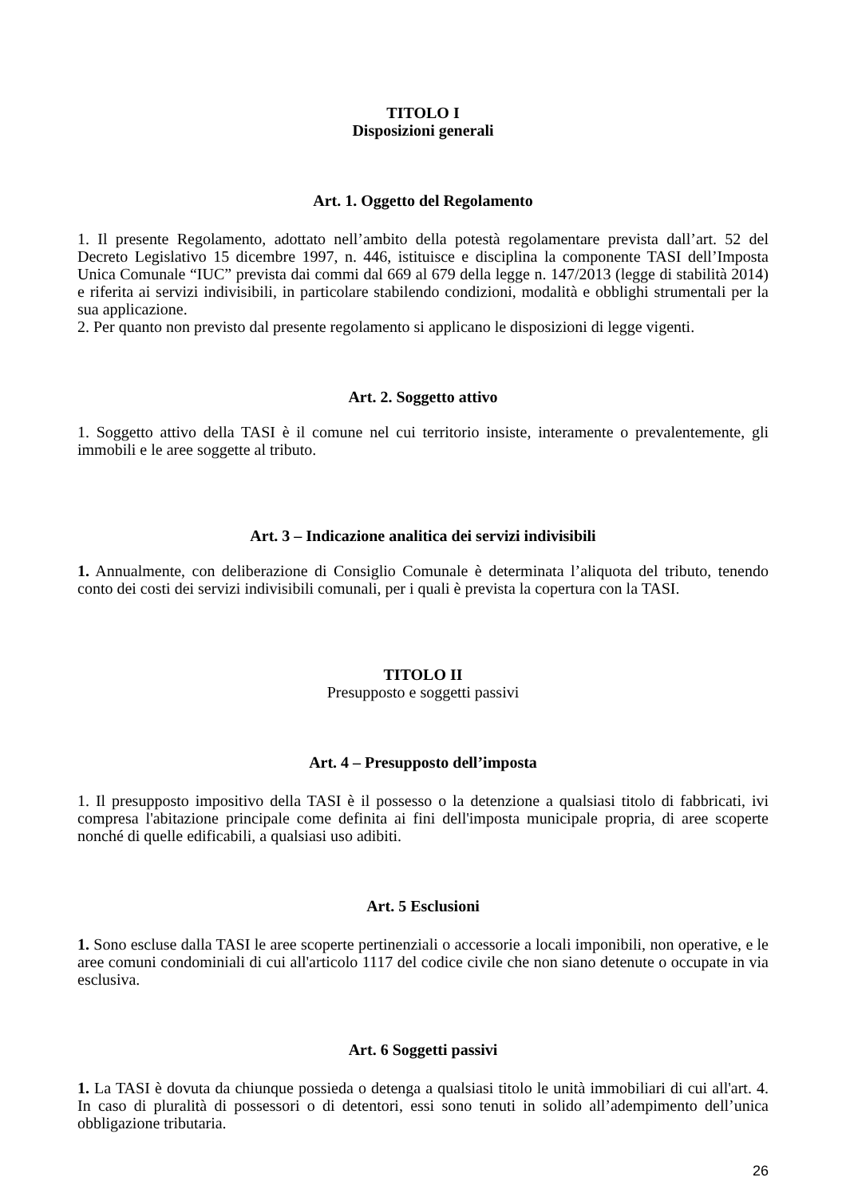TITOLO I
Disposizioni generali
Art. 1. Oggetto del Regolamento
1. Il presente Regolamento, adottato nell’ambito della potestà regolamentare prevista dall’art. 52 del Decreto Legislativo 15 dicembre 1997, n. 446, istituisce e disciplina la componente TASI dell’Imposta Unica Comunale “IUC” prevista dai commi dal 669 al 679 della legge n. 147/2013 (legge di stabilità 2014) e riferita ai servizi indivisibili, in particolare stabilendo condizioni, modalità e obblighi strumentali per la sua applicazione.
2. Per quanto non previsto dal presente regolamento si applicano le disposizioni di legge vigenti.
Art. 2. Soggetto attivo
1. Soggetto attivo della TASI è il comune nel cui territorio insiste, interamente o prevalentemente, gli immobili e le aree soggette al tributo.
Art. 3 – Indicazione analitica dei servizi indivisibili
1. Annualmente, con deliberazione di Consiglio Comunale è determinata l’aliquota del tributo, tenendo conto dei costi dei servizi indivisibili comunali, per i quali è prevista la copertura con la TASI.
TITOLO II
Presupposto e soggetti passivi
Art. 4 – Presupposto dell’imposta
1. Il presupposto impositivo della TASI è il possesso o la detenzione a qualsiasi titolo di fabbricati, ivi compresa l'abitazione principale come definita ai fini dell'imposta municipale propria, di aree scoperte nonché di quelle edificabili, a qualsiasi uso adibiti.
Art. 5 Esclusioni
1. Sono escluse dalla TASI le aree scoperte pertinenziali o accessorie a locali imponibili, non operative, e le aree comuni condominiali di cui all'articolo 1117 del codice civile che non siano detenute o occupate in via esclusiva.
Art. 6 Soggetti passivi
1. La TASI è dovuta da chiunque possieda o detenga a qualsiasi titolo le unità immobiliari di cui all'art. 4. In caso di pluralità di possessori o di detentori, essi sono tenuti in solido all’adempimento dell’unica obbligazione tributaria.
26